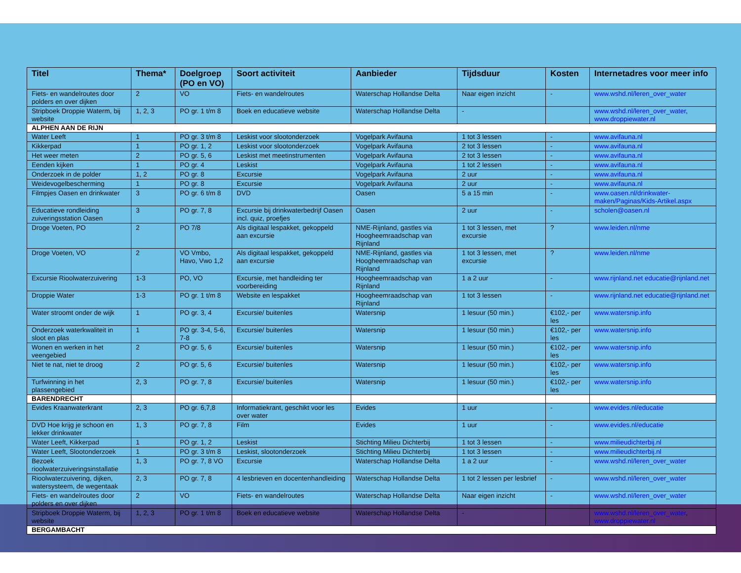| Titel | Thema* | Doelgroep (PO en VO) | Soort activiteit | Aanbieder | Tijdsduur | Kosten | Internetadres voor meer info |
| --- | --- | --- | --- | --- | --- | --- | --- |
| Fiets- en wandelroutes door polders en over dijken | 2 | VO | Fiets- en wandelroutes | Waterschap Hollandse Delta | Naar eigen inzicht | - | www.wshd.nl/leren_over_water |
| Stripboek Droppie Waterm, bij website | 1, 2, 3 | PO gr. 1 t/m 8 | Boek en educatieve website | Waterschap Hollandse Delta | - | | www.wshd.nl/leren_over_water , www.droppiewater.nl |
| ALPHEN AAN DE RIJN | | | | | | | |
| Water Leeft | 1 | PO gr. 3 t/m 8 | Leskist voor slootonderzoek | Vogelpark Avifauna | 1 tot 3 lessen | - | www.avifauna.nl |
| Kikkerpad | 1 | PO gr. 1, 2 | Leskist voor slootonderzoek | Vogelpark Avifauna | 2 tot 3 lessen | - | www.avifauna.nl |
| Het weer meten | 2 | PO gr. 5, 6 | Leskist met meetinstrumenten | Vogelpark Avifauna | 2 tot 3 lessen | - | www.avifauna.nl |
| Eenden kijken | 1 | PO gr. 4 | Leskist | Vogelpark Avifauna | 1 tot 2 lessen | - | www.avifauna.nl |
| Onderzoek in de polder | 1, 2 | PO gr. 8 | Excursie | Vogelpark Avifauna | 2 uur | - | www.avifauna.nl |
| Weidevogelbescherming | 1 | PO gr. 8 | Excursie | Vogelpark Avifauna | 2 uur | - | www.avifauna.nl |
| Filmpjes Oasen en drinkwater | 3 | PO gr. 6 t/m 8 | DVD | Oasen | 5 a 15 min | - | www.oasen.nl/drinkwater-maken/Paginas/Kids-Artikel.aspx |
| Educatieve rondleiding zuiveringsstation Oasen | 3 | PO gr. 7, 8 | Excursie bij drinkwaterbedrijf Oasen incl. quiz, proefjes | Oasen | 2 uur | - | scholen@oasen.nl |
| Droge Voeten, PO | 2 | PO 7/8 | Als digitaal lespakket, gekoppeld aan excursie | NME-Rijnland, gastles via Hoogheemraadschap van Rijnland | 1 tot 3 lessen, met excursie | ? | www.leiden.nl/nme |
| Droge Voeten, VO | 2 | VO Vmbo, Havo, Vwo 1,2 | Als digitaal lespakket, gekoppeld aan excursie | NME-Rijnland, gastles via Hoogheemraadschap van Rijnland | 1 tot 3 lessen, met excursie | ? | www.leiden.nl/nme |
| Excursie Rioolwaterzuivering | 1-3 | PO, VO | Excursie, met handleiding ter voorbereiding | Hoogheemraadschap van Rijnland | 1 a 2 uur | - | www.rijnland.net educatie@rijnland.net |
| Droppie Water | 1-3 | PO gr. 1 t/m 8 | Website en lespakket | Hoogheemraadschap van Rijnland | 1 tot 3 lessen | - | www.rijnland.net educatie@rijnland.net |
| Water stroomt onder de wijk | 1 | PO gr. 3, 4 | Excursie/ buitenles | Watersnip | 1 lesuur (50 min.) | €102,- per les | www.watersnip.info |
| Onderzoek waterkwaliteit in sloot en plas | 1 | PO gr. 3-4, 5-6, 7-8 | Excursie/ buitenles | Watersnip | 1 lesuur (50 min.) | €102,- per les | www.watersnip.info |
| Wonen en werken in het veengebied | 2 | PO gr. 5, 6 | Excursie/ buitenles | Watersnip | 1 lesuur (50 min.) | €102,- per les | www.watersnip.info |
| Niet te nat, niet te droog | 2 | PO gr. 5, 6 | Excursie/ buitenles | Watersnip | 1 lesuur (50 min.) | €102,- per les | www.watersnip.info |
| Turfwinning in het plassengebied | 2, 3 | PO gr. 7, 8 | Excursie/ buitenles | Watersnip | 1 lesuur (50 min.) | €102,- per les | www.watersnip.info |
| BARENDRECHT | | | | | | | |
| Evides Kraanwaterkrant | 2, 3 | PO gr. 6,7,8 | Informatiekrant, geschikt voor les over water | Evides | 1 uur | - | www.evides.nl/educatie |
| DVD Hoe krijg je schoon en lekker drinkwater | 1, 3 | PO gr. 7, 8 | Film | Evides | 1 uur | - | www.evides.nl/educatie |
| Water Leeft, Kikkerpad | 1 | PO gr. 1, 2 | Leskist | Stichting Milieu Dichterbij | 1 tot 3 lessen | - | www.milieudichterbij.nl |
| Water Leeft, Slootonderzoek | 1 | PO gr. 3 t/m 8 | Leskist, slootonderzoek | Stichting Milieu Dichterbij | 1 tot 3 lessen | - | www.milieudichterbij.nl |
| Bezoek rioolwaterzuiveringsinstallatie | 1, 3 | PO gr. 7, 8 VO | Excursie | Waterschap Hollandse Delta | 1 a 2 uur | - | www.wshd.nl/leren_over_water |
| Rioolwaterzuivering, dijken, watersysteem, de wegentaak | 2, 3 | PO gr. 7, 8 | 4 lesbrieven en docentenhandleiding | Waterschap Hollandse Delta | 1 tot 2 lessen per lesbrief | - | www.wshd.nl/leren_over_water |
| Fiets- en wandelroutes door polders en over dijken | 2 | VO | Fiets- en wandelroutes | Waterschap Hollandse Delta | Naar eigen inzicht | - | www.wshd.nl/leren_over_water |
| Stripboek Droppie Waterm, bij website | 1, 2, 3 | PO gr. 1 t/m 8 | Boek en educatieve website | Waterschap Hollandse Delta | - | | www.wshd.nl/leren_over_water , www.droppiewater.nl |
| BERGAMBACHT | | | | | | | |